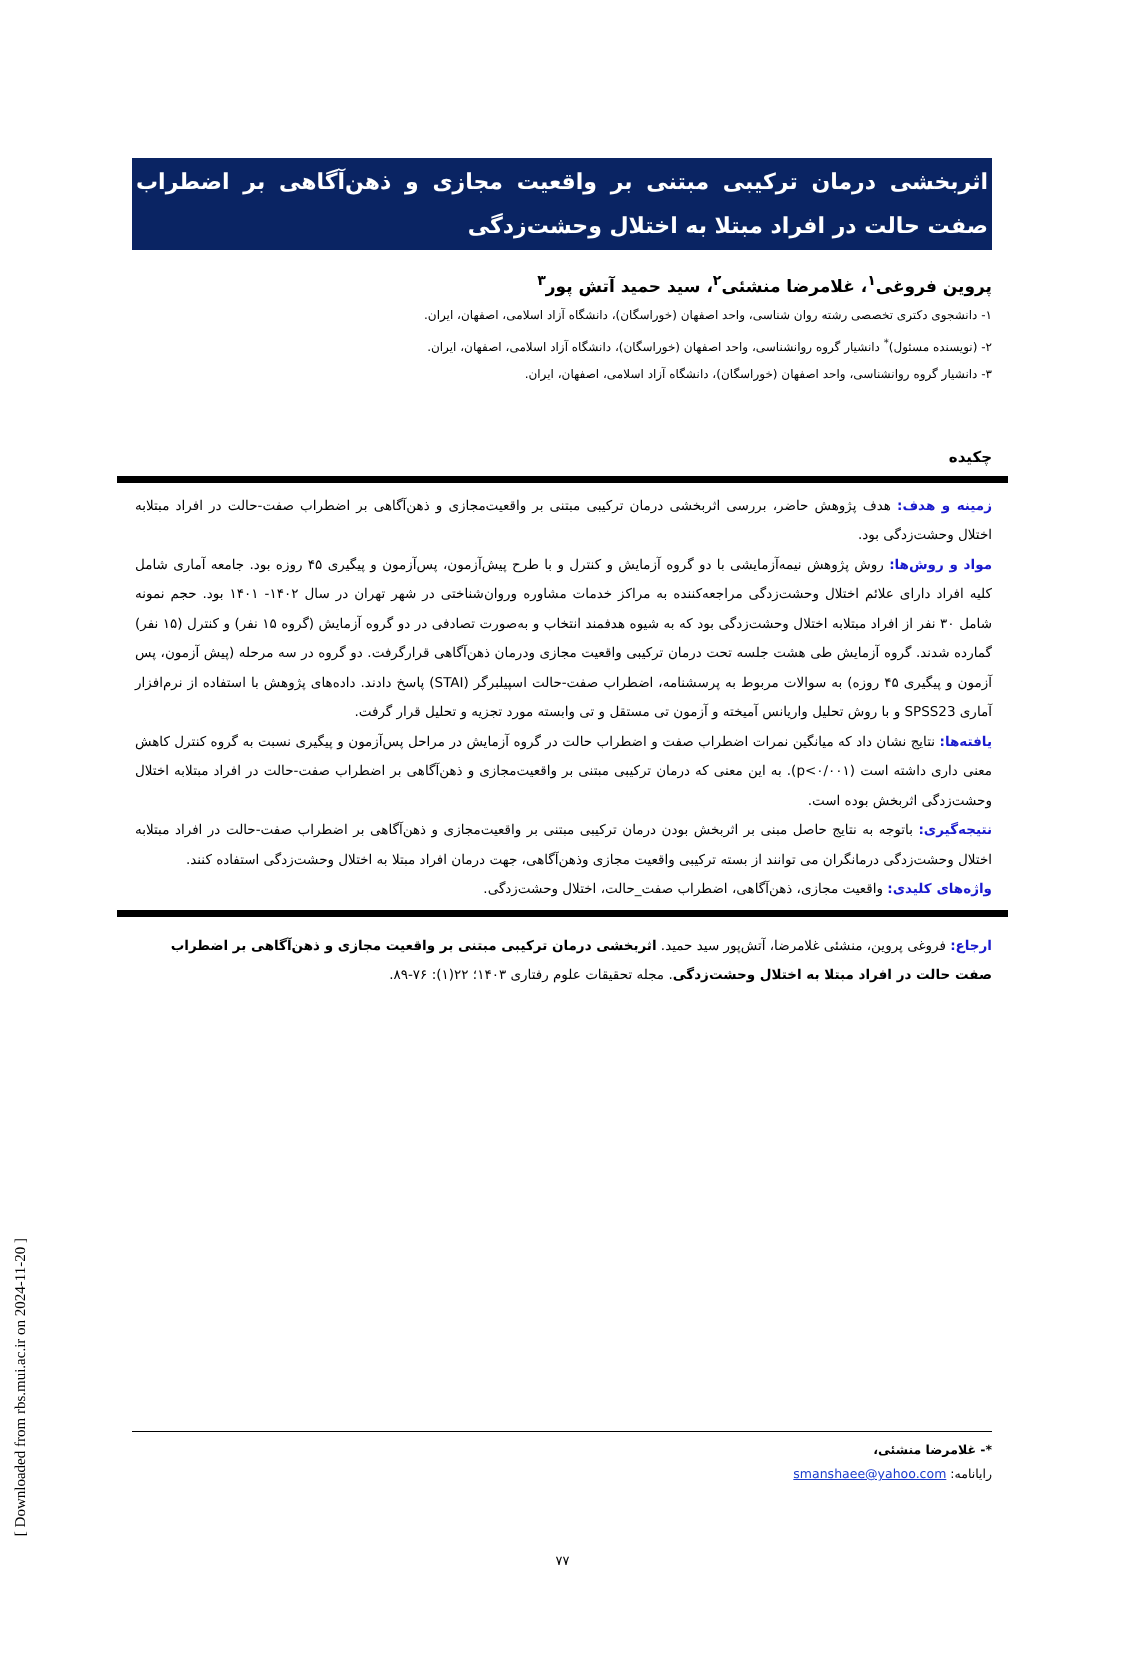[ Downloaded from rbs.mui.ac.ir on 2024-11-20 ]
اثربخشی درمان ترکیبی مبتنی بر واقعیت مجازی و ذهن‌آگاهی بر اضطراب صفت حالت در افراد مبتلا به اختلال وحشت‌زدگی
پروین فروغی<sup>۱</sup>، غلامرضا منشئی<sup>۲</sup>، سید حمید آتش پور<sup>۳</sup>
۱- دانشجوی دکتری تخصصی رشته روان شناسی، واحد اصفهان (خوراسگان)، دانشگاه آزاد اسلامی، اصفهان، ایران.
۲- (نویسنده مسئول)<sup>*</sup> دانشیار گروه روانشناسی، واحد اصفهان (خوراسگان)، دانشگاه آزاد اسلامی، اصفهان، ایران.
۳- دانشیار گروه روانشناسی، واحد اصفهان (خوراسگان)، دانشگاه آزاد اسلامی، اصفهان، ایران.
چکیده
زمینه و هدف: هدف پژوهش حاضر، بررسی اثربخشی درمان ترکیبی مبتنی بر واقعیت‌مجازی و ذهن‌آگاهی بر اضطراب صفت-حالت در افراد مبتلابه اختلال وحشت‌زدگی بود.
مواد و روش‌ها: روش پژوهش نیمه‌آزمایشی با دو گروه آزمایش و کنترل و با طرح پیش‌آزمون، پس‌آزمون و پیگیری ۴۵ روزه بود. جامعه آماری شامل کلیه افراد دارای علائم اختلال وحشت‌زدگی مراجعه‌کننده به مراکز خدمات مشاوره وروان‌شناختی در شهر تهران در سال ۱۴۰۲- ۱۴۰۱ بود. حجم نمونه شامل ۳۰ نفر از افراد مبتلابه اختلال وحشت‌زدگی بود که به شیوه هدفمند انتخاب و به‌صورت تصادفی در دو گروه آزمایش (گروه ۱۵ نفر) و کنترل (۱۵ نفر) گمارده شدند. گروه آزمایش طی هشت جلسه تحت درمان ترکیبی واقعیت مجازی ودرمان ذهن‌آگاهی قرارگرفت. دو گروه در سه مرحله (پیش آزمون، پس آزمون و پیگیری ۴۵ روزه) به سوالات مربوط به پرسشنامه، اضطراب صفت-حالت اسپیلبرگر (STAI) پاسخ دادند. داده‌های پژوهش با استفاده از نرم‌افزار آماری SPSS23 و با روش تحلیل واریانس آمیخته و آزمون تی مستقل و تی وابسته مورد تجزیه و تحلیل قرار گرفت.
یافته‌ها: نتایج نشان داد که میانگین نمرات اضطراب صفت و اضطراب حالت در گروه آزمایش در مراحل پس‌آزمون و پیگیری نسبت به گروه کنترل کاهش معنی داری داشته است (p<۰/۰۰۱). به این معنی که درمان ترکیبی مبتنی بر واقعیت‌مجازی و ذهن‌آگاهی بر اضطراب صفت-حالت در افراد مبتلابه اختلال وحشت‌زدگی اثربخش بوده است.
نتیجه‌گیری: باتوجه به نتایج حاصل مبنی بر اثربخش بودن درمان ترکیبی مبتنی بر واقعیت‌مجازی و ذهن‌آگاهی بر اضطراب صفت-حالت در افراد مبتلابه اختلال وحشت‌زدگی درمانگران می توانند از بسته ترکیبی واقعیت مجازی وذهن‌آگاهی، جهت درمان افراد مبتلا به اختلال وحشت‌زدگی استفاده کنند.
واژه‌های کلیدی: واقعیت مجازی، ذهن‌آگاهی، اضطراب صفت_حالت، اختلال وحشت‌زدگی.
ارجاع: فروغی پروین، منشئی غلامرضا، آتش‌پور سید حمید. اثربخشی درمان ترکیبی مبتنی بر واقعیت مجازی و ذهن‌آگاهی بر اضطراب صفت حالت در افراد مبتلا به اختلال وحشت‌زدگی. مجله تحقیقات علوم رفتاری ۱۴۰۳؛ ۲۲(۱): ۷۶-۸۹.
*- غلامرضا منشئی،
رایانامه: smanshaee@yahoo.com
۷۷